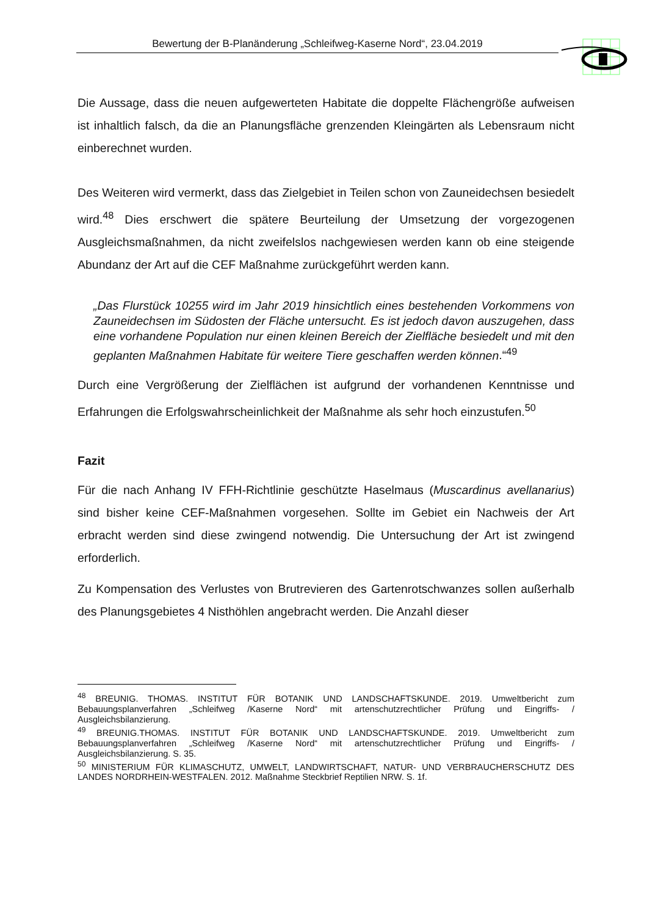Bewertung der B-Planänderung „Schleifweg-Kaserne Nord“, 23.04.2019
Die Aussage, dass die neuen aufgewerteten Habitate die doppelte Flächengröße aufweisen ist inhaltlich falsch, da die an Planungsfläche grenzenden Kleingärten als Lebensraum nicht einberechnet wurden.
Des Weiteren wird vermerkt, dass das Zielgebiet in Teilen schon von Zauneidechsen besiedelt wird.<sup>48</sup> Dies erschwert die spätere Beurteilung der Umsetzung der vorgezogenen Ausgleichsmaßnahmen, da nicht zweifelslos nachgewiesen werden kann ob eine steigende Abundanz der Art auf die CEF Maßnahme zurückgeführt werden kann.
„Das Flurstück 10255 wird im Jahr 2019 hinsichtlich eines bestehenden Vorkommens von Zauneidechsen im Südosten der Fläche untersucht. Es ist jedoch davon auszugehen, dass eine vorhandene Population nur einen kleinen Bereich der Zielfläche besiedelt und mit den geplanten Maßnahmen Habitate für weitere Tiere geschaffen werden können.“<sup>49</sup>
Durch eine Vergrößerung der Zielflächen ist aufgrund der vorhandenen Kenntnisse und Erfahrungen die Erfolgswahrscheinlichkeit der Maßnahme als sehr hoch einzustufen.<sup>50</sup>
Fazit
Für die nach Anhang IV FFH-Richtlinie geschützte Haselmaus (Muscardinus avellanarius) sind bisher keine CEF-Maßnahmen vorgesehen. Sollte im Gebiet ein Nachweis der Art erbracht werden sind diese zwingend notwendig. Die Untersuchung der Art ist zwingend erforderlich.
Zu Kompensation des Verlustes von Brutrevieren des Gartenrotschwanzes sollen außerhalb des Planungsgebietes 4 Nisthöhlen angebracht werden. Die Anzahl dieser
<sup>48</sup> BREUNIG. THOMAS. INSTITUT FÜR BOTANIK UND LANDSCHAFTSKUNDE. 2019. Umweltbericht zum Bebauungsplanverfahren „Schleifweg /Kaserne Nord“ mit artenschutzrechtlicher Prüfung und Eingriffs- / Ausgleichsbilanzierung.
<sup>49</sup> BREUNIG.THOMAS. INSTITUT FÜR BOTANIK UND LANDSCHAFTSKUNDE. 2019. Umweltbericht zum Bebauungsplanverfahren „Schleifweg /Kaserne Nord“ mit artenschutzrechtlicher Prüfung und Eingriffs- / Ausgleichsbilanzierung. S. 35.
<sup>50</sup> MINISTERIUM FÜR KLIMASCHUTZ, UMWELT, LANDWIRTSCHAFT, NATUR- UND VERBRAUCHERSCHUTZ DES LANDES NORDRHEIN-WESTFALEN. 2012. Maßnahme Steckbrief Reptilien NRW. S. 1f.